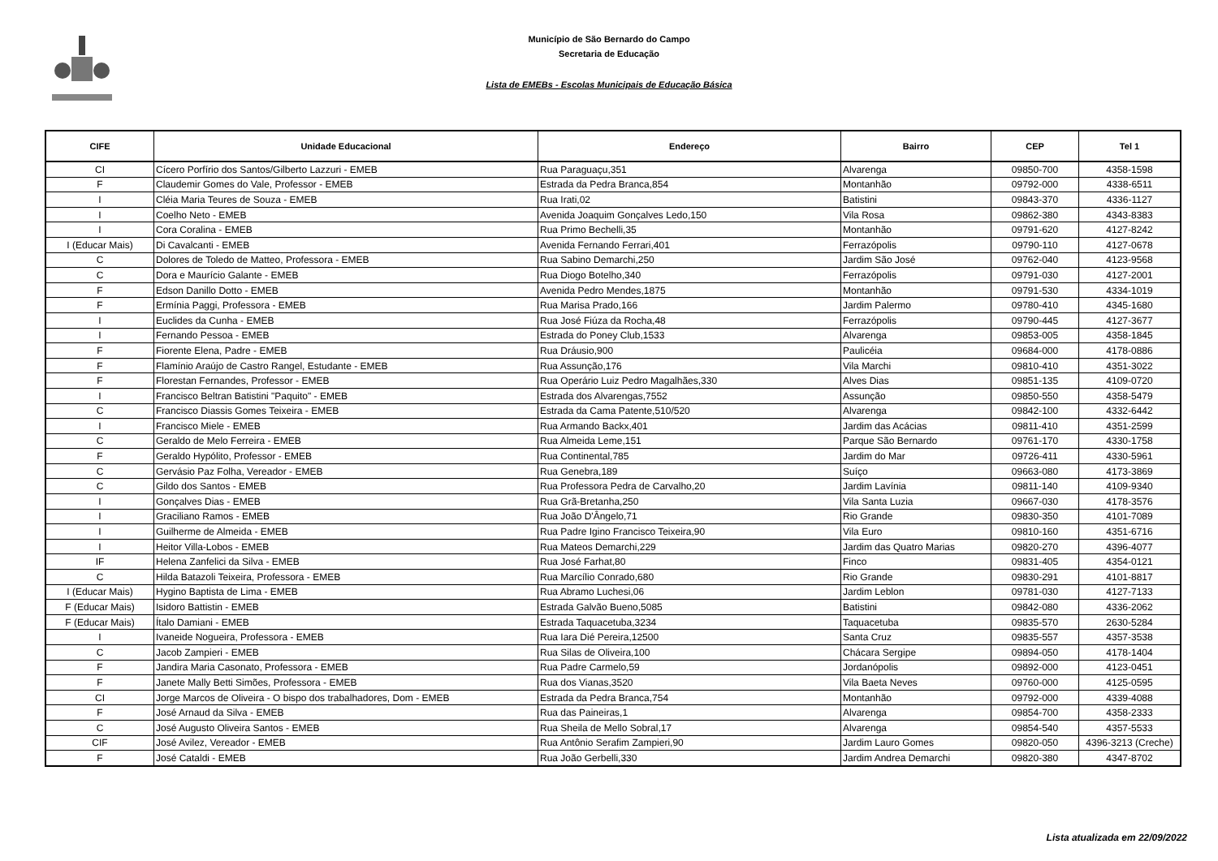Município de São Bernardo do Campo
Secretaria de Educação
Lista de EMEBs - Escolas Municipais de Educação Básica
| CIFE | Unidade Educacional | Endereço | Bairro | CEP | Tel 1 |
| --- | --- | --- | --- | --- | --- |
| CI | Cícero Porfírio dos Santos/Gilberto Lazzuri - EMEB | Rua Paraguaçu,351 | Alvarenga | 09850-700 | 4358-1598 |
| F | Claudemir Gomes do Vale, Professor - EMEB | Estrada da Pedra Branca,854 | Montanhão | 09792-000 | 4338-6511 |
| I | Cléia Maria Teures de Souza - EMEB | Rua Irati,02 | Batistini | 09843-370 | 4336-1127 |
| I | Coelho Neto - EMEB | Avenida Joaquim Gonçalves Ledo,150 | Vila Rosa | 09862-380 | 4343-8383 |
| I | Cora Coralina - EMEB | Rua Primo Bechelli,35 | Montanhão | 09791-620 | 4127-8242 |
| I (Educar Mais) | Di Cavalcanti - EMEB | Avenida Fernando Ferrari,401 | Ferrazópolis | 09790-110 | 4127-0678 |
| C | Dolores de Toledo de Matteo, Professora - EMEB | Rua Sabino Demarchi,250 | Jardim São José | 09762-040 | 4123-9568 |
| C | Dora e Maurício Galante - EMEB | Rua Diogo Botelho,340 | Ferrazópolis | 09791-030 | 4127-2001 |
| F | Edson Danillo Dotto - EMEB | Avenida Pedro Mendes,1875 | Montanhão | 09791-530 | 4334-1019 |
| F | Ermínia Paggi, Professora - EMEB | Rua Marisa Prado,166 | Jardim Palermo | 09780-410 | 4345-1680 |
| I | Euclides da Cunha - EMEB | Rua José Fiúza da Rocha,48 | Ferrazópolis | 09790-445 | 4127-3677 |
| I | Fernando Pessoa - EMEB | Estrada do Poney Club,1533 | Alvarenga | 09853-005 | 4358-1845 |
| F | Fiorente Elena, Padre - EMEB | Rua Dráusio,900 | Paulicéia | 09684-000 | 4178-0886 |
| F | Flamínio Araújo de Castro Rangel, Estudante - EMEB | Rua Assunção,176 | Vila Marchi | 09810-410 | 4351-3022 |
| F | Florestan Fernandes, Professor - EMEB | Rua Operário Luiz Pedro Magalhães,330 | Alves Dias | 09851-135 | 4109-0720 |
| I | Francisco Beltran Batistini "Paquito" - EMEB | Estrada dos Alvarengas,7552 | Assunção | 09850-550 | 4358-5479 |
| C | Francisco Diassis Gomes Teixeira - EMEB | Estrada da Cama Patente,510/520 | Alvarenga | 09842-100 | 4332-6442 |
| I | Francisco Miele - EMEB | Rua Armando Backx,401 | Jardim das Acácias | 09811-410 | 4351-2599 |
| C | Geraldo de Melo Ferreira - EMEB | Rua Almeida Leme,151 | Parque São Bernardo | 09761-170 | 4330-1758 |
| F | Geraldo Hypólito, Professor - EMEB | Rua Continental,785 | Jardim do Mar | 09726-411 | 4330-5961 |
| C | Gervásio Paz Folha, Vereador - EMEB | Rua Genebra,189 | Suíço | 09663-080 | 4173-3869 |
| C | Gildo dos Santos - EMEB | Rua Professora Pedra de Carvalho,20 | Jardim Lavínia | 09811-140 | 4109-9340 |
| I | Gonçalves Dias - EMEB | Rua Grã-Bretanha,250 | Vila Santa Luzia | 09667-030 | 4178-3576 |
| I | Graciliano Ramos - EMEB | Rua João D'Ângelo,71 | Rio Grande | 09830-350 | 4101-7089 |
| I | Guilherme de Almeida - EMEB | Rua Padre Igino Francisco Teixeira,90 | Vila Euro | 09810-160 | 4351-6716 |
| I | Heitor Villa-Lobos - EMEB | Rua Mateos Demarchi,229 | Jardim das Quatro Marias | 09820-270 | 4396-4077 |
| IF | Helena Zanfelici da Silva - EMEB | Rua José Farhat,80 | Finco | 09831-405 | 4354-0121 |
| C | Hilda Batazoli Teixeira, Professora - EMEB | Rua Marcílio Conrado,680 | Rio Grande | 09830-291 | 4101-8817 |
| I (Educar Mais) | Hygino Baptista de Lima - EMEB | Rua Abramo Luchesi,06 | Jardim Leblon | 09781-030 | 4127-7133 |
| F (Educar Mais) | Isidoro Battistin - EMEB | Estrada Galvão Bueno,5085 | Batistini | 09842-080 | 4336-2062 |
| F (Educar Mais) | Ítalo Damiani - EMEB | Estrada Taquacetuba,3234 | Taquacetuba | 09835-570 | 2630-5284 |
| I | Ivaneide Nogueira, Professora - EMEB | Rua Iara Dié Pereira,12500 | Santa Cruz | 09835-557 | 4357-3538 |
| C | Jacob Zampieri - EMEB | Rua Silas de Oliveira,100 | Chácara Sergipe | 09894-050 | 4178-1404 |
| F | Jandira Maria Casonato, Professora - EMEB | Rua Padre Carmelo,59 | Jordanópolis | 09892-000 | 4123-0451 |
| F | Janete Mally Betti Simões, Professora - EMEB | Rua dos Vianas,3520 | Vila Baeta Neves | 09760-000 | 4125-0595 |
| CI | Jorge Marcos de Oliveira - O bispo dos trabalhadores, Dom - EMEB | Estrada da Pedra Branca,754 | Montanhão | 09792-000 | 4339-4088 |
| F | José Arnaud da Silva - EMEB | Rua das Paineiras,1 | Alvarenga | 09854-700 | 4358-2333 |
| C | José Augusto Oliveira Santos - EMEB | Rua Sheila de Mello Sobral,17 | Alvarenga | 09854-540 | 4357-5533 |
| CIF | José Avilez, Vereador - EMEB | Rua Antônio Serafim Zampieri,90 | Jardim Lauro Gomes | 09820-050 | 4396-3213 (Creche) |
| F | José Cataldi - EMEB | Rua João Gerbelli,330 | Jardim Andrea Demarchi | 09820-380 | 4347-8702 |
Lista atualizada em 22/09/2022